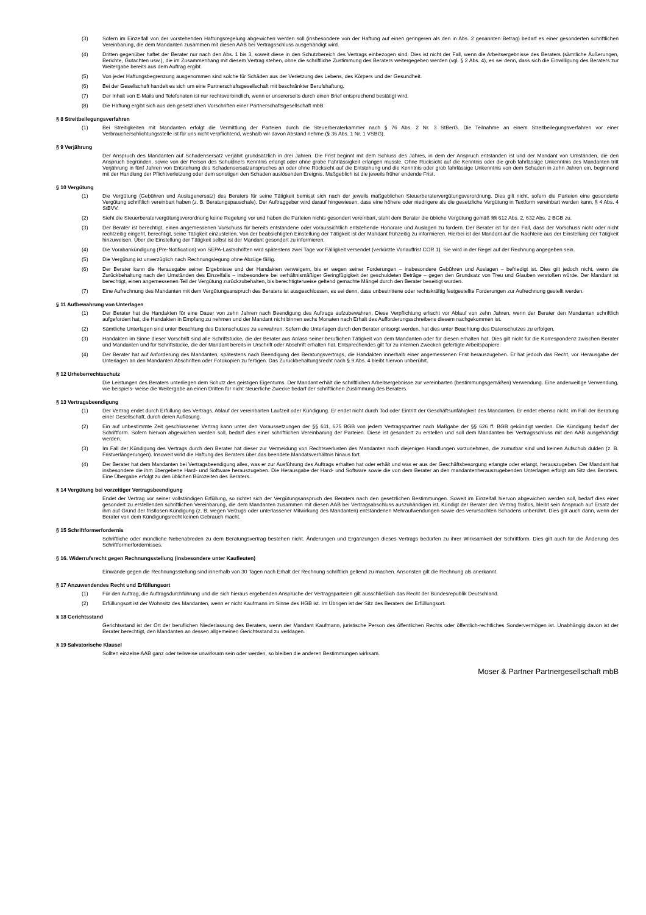(3) Sofern im Einzelfall von der vorstehenden Haftungsregelung abgewichen werden soll (insbesondere von der Haftung auf einen geringeren als den in Abs. 2 genannten Betrag) bedarf es einer gesonderten schriftlichen Vereinbarung, die dem Mandanten zusammen mit diesen AAB bei Vertragsschluss ausgehändigt wird.
(4) Dritten gegenüber haftet der Berater nur nach den Abs. 1 bis 3, soweit diese in den Schutzbereich des Vertrags einbezogen sind. Dies ist nicht der Fall, wenn die Arbeitsergebnisse des Beraters (sämtliche Äußerungen, Berichte, Gutachten usw.), die im Zusammenhang mit diesem Vertrag stehen, ohne die schriftliche Zustimmung des Beraters weitergegeben werden (vgl. § 2 Abs. 4), es sei denn, dass sich die Einwilligung des Beraters zur Weitergabe bereits aus dem Auftrag ergibt.
(5) Von jeder Haftungsbegrenzung ausgenommen sind solche für Schäden aus der Verletzung des Lebens, des Körpers und der Gesundheit.
(6) Bei der Gesellschaft handelt es sich um eine Partnerschaftsgesellschaft mit beschränkter Berufshaftung.
(7) Der Inhalt von E-Mails und Telefonaten ist nur rechtsverbindlich, wenn er unsererseits durch einen Brief entsprechend bestätigt wird.
(8) Die Haftung ergibt sich aus den gesetzlichen Vorschriften einer Partnerschaftsgesellschaft mbB.
§ 8 Streitbeilegungsverfahren
(1) Bei Streitigkeiten mit Mandanten erfolgt die Vermittlung der Parteien durch die Steuerberaterkammer nach § 76 Abs. 2 Nr. 3 StBerG. Die Teilnahme an einem Streitbeilegungsverfahren vor einer Verbraucherschlichtungsstelle ist für uns nicht verpflichtend, weshalb wir davon Abstand nehme (§ 36 Abs. 1 Nr. 1 VSBG).
§ 9 Verjährung
Der Anspruch des Mandanten auf Schadensersatz verjährt grundsätzlich in drei Jahren. Die Frist beginnt mit dem Schluss des Jahres, in dem der Anspruch entstanden ist und der Mandant von Umständen, die den Anspruch begründen, sowie von der Person des Schuldners Kenntnis erlangt oder ohne grobe Fahrlässigkeit erlangen musste. Ohne Rücksicht auf die Kenntnis oder die grob fahrlässige Unkenntnis des Mandanten tritt Verjährung in fünf Jahren von Entstehung des Schadensersatzanspruches an oder ohne Rücksicht auf die Entstehung und die Kenntnis oder grob fahrlässige Unkenntnis von dem Schaden in zehn Jahren ein, beginnend mit der Handlung der Pflichtverletzung oder dem sonstigen den Schaden auslösenden Ereignis. Maßgeblich ist die jeweils früher endende Frist.
§ 10 Vergütung
(1) Die Vergütung (Gebühren und Auslagenersatz) des Beraters für seine Tätigkeit bemisst sich nach der jeweils maßgeblichen Steuerberatervergütungsverordnung. Dies gilt nicht, sofern die Parteien eine gesonderte Vergütung schriftlich vereinbart haben (z. B. Beratungspauschale). Der Auftraggeber wird darauf hingewiesen, dass eine höhere oder niedrigere als die gesetzliche Vergütung in Textform vereinbart werden kann, § 4 Abs. 4 StBVV.
(2) Sieht die Steuerberatervergütungsverordnung keine Regelung vor und haben die Parteien nichts gesondert vereinbart, steht dem Berater die übliche Vergütung gemäß §§ 612 Abs. 2, 632 Abs. 2 BGB zu.
(3) Der Berater ist berechtigt, einen angemessenen Vorschuss für bereits entstandene oder voraussichtlich entstehende Honorare und Auslagen zu fordern. Der Berater ist für den Fall, dass der Vorschuss nicht oder nicht rechtzeitig eingeht, berechtigt, seine Tätigkeit einzustellen. Von der beabsichtigten Einstellung der Tätigkeit ist der Mandant frühzeitig zu informieren. Hierbei ist der Mandant auf die Nachteile aus der Einstellung der Tätigkeit hinzuweisen. Über die Einstellung der Tätigkeit selbst ist der Mandant gesondert zu informieren.
(4) Die Vorabankündigung (Pre-Notification) von SEPA-Lastschriften wird spätestens zwei Tage vor Fälligkeit versendet (verkürzte Vorlauffrist COR 1). Sie wird in der Regel auf der Rechnung angegeben sein.
(5) Die Vergütung ist unverzüglich nach Rechnungslegung ohne Abzüge fällig.
(6) Der Berater kann die Herausgabe seiner Ergebnisse und der Handakten verweigern, bis er wegen seiner Forderungen – insbesondere Gebühren und Auslagen – befriedigt ist. Dies gilt jedoch nicht, wenn die Zurückbehaltung nach den Umständen des Einzelfalls – insbesondere bei verhältnismäßiger Geringfügigkeit der geschuldeten Beträge – gegen den Grundsatz von Treu und Glauben verstoßen würde. Der Mandant ist berechtigt, einen angemessenen Teil der Vergütung zurückzubehalten, bis berechtigterweise geltend gemachte Mängel durch den Berater beseitigt wurden.
(7) Eine Aufrechnung des Mandanten mit dem Vergütungsanspruch des Beraters ist ausgeschlossen, es sei denn, dass unbestrittene oder rechtskräftig festgestellte Forderungen zur Aufrechnung gestellt werden.
§ 11 Aufbewahrung von Unterlagen
(1) Der Berater hat die Handakten für eine Dauer von zehn Jahren nach Beendigung des Auftrags aufzubewahren. Diese Verpflichtung erlischt vor Ablauf von zehn Jahren, wenn der Berater den Mandanten schriftlich aufgefordert hat, die Handakten in Empfang zu nehmen und der Mandant nicht binnen sechs Monaten nach Erhalt des Aufforderungsschreibens diesem nachgekommen ist.
(2) Sämtliche Unterlagen sind unter Beachtung des Datenschutzes zu verwahren. Sofern die Unterlagen durch den Berater entsorgt werden, hat dies unter Beachtung des Datenschutzes zu erfolgen.
(3) Handakten im Sinne dieser Vorschrift sind alle Schriftstücke, die der Berater aus Anlass seiner beruflichen Tätigkeit von dem Mandanten oder für diesen erhalten hat. Dies gilt nicht für die Korrespondenz zwischen Berater und Mandanten und für Schriftstücke, die der Mandant bereits in Urschrift oder Abschrift erhalten hat. Entsprechendes gilt für zu internen Zwecken gefertigte Arbeitspapiere.
(4) Der Berater hat auf Anforderung des Mandanten, spätestens nach Beendigung des Beratungsvertrags, die Handakten innerhalb einer angemessenen Frist herauszugeben. Er hat jedoch das Recht, vor Herausgabe der Unterlagen an den Mandanten Abschriften oder Fotokopien zu fertigen. Das Zurückbehaltungsrecht nach § 9 Abs. 4 bleibt hiervon unberührt.
§ 12 Urheberrechtsschutz
Die Leistungen des Beraters unterliegen dem Schutz des geistigen Eigentums. Der Mandant erhält die schriftlichen Arbeitsergebnisse zur vereinbarten (bestimmungsgemäßen) Verwendung. Eine anderweitige Verwendung, wie beispiels- weise die Weitergabe an einen Dritten für nicht steuerliche Zwecke bedarf der schriftlichen Zustimmung des Beraters.
§ 13 Vertragsbeendigung
(1) Der Vertrag endet durch Erfüllung des Vertrags, Ablauf der vereinbarten Laufzeit oder Kündigung. Er endet nicht durch Tod oder Eintritt der Geschäftsunfähigkeit des Mandanten. Er endet ebenso nicht, im Fall der Beratung einer Gesellschaft, durch deren Auflösung.
(2) Ein auf unbestimmte Zeit geschlossener Vertrag kann unter den Voraussetzungen der §§ 611, 675 BGB von jedem Vertragspartner nach Maßgabe der §§ 626 ff. BGB gekündigt werden. Die Kündigung bedarf der Schriftform. Sofern hiervon abgewichen werden soll, bedarf dies einer schriftlichen Vereinbarung der Parteien. Diese ist gesondert zu erstellen und soll dem Mandanten bei Vertragsschluss mit den AAB ausgehändigt werden.
(3) Im Fall der Kündigung des Vertrags durch den Berater hat dieser zur Vermeidung von Rechtsverlusten des Mandanten noch diejenigen Handlungen vorzunehmen, die zumutbar sind und keinen Aufschub dulden (z. B. Fristverlängerungen). Insoweit wirkt die Haftung des Beraters über das beendete Mandatsverhältnis hinaus fort.
(4) Der Berater hat dem Mandanten bei Vertragsbeendigung alles, was er zur Ausführung des Auftrags erhalten hat oder erhält und was er aus der Geschäftsbesorgung erlangte oder erlangt, herauszugeben. Der Mandant hat insbesondere die ihm übergebene Hard- und Software herauszugeben. Die Herausgabe der Hard- und Software sowie die von dem Berater an den mandantenherauszugebenden Unterlagen erfolgt am Sitz des Beraters. Eine Übergabe erfolgt zu den üblichen Bürozeiten des Beraters.
§ 14 Vergütung bei vorzeitiger Vertragsbeendigung
Endet der Vertrag vor seiner vollständigen Erfüllung, so richtet sich der Vergütungsanspruch des Beraters nach den gesetzlichen Bestimmungen. Soweit im Einzelfall hiervon abgewichen werden soll, bedarf dies einer gesondert zu erstellenden schriftlichen Vereinbarung, die dem Mandanten zusammen mit diesen AAB bei Vertragsabschluss auszuhändigen ist. Kündigt der Berater den Vertrag fristlos, bleibt sein Anspruch auf Ersatz der ihm auf Grund der fristlosen Kündigung (z. B. wegen Verzugs oder unterlassener Mitwirkung des Mandanten) entstandenen Mehraufwendungen sowie des verursachten Schadens unberührt. Dies gilt auch dann, wenn der Berater von dem Kündigungsrecht keinen Gebrauch macht.
§ 15 Schriftformerfordernis
Schriftliche oder mündliche Nebenabreden zu dem Beratungsvertrag bestehen nicht. Änderungen und Ergänzungen dieses Vertrags bedürfen zu ihrer Wirksamkeit der Schriftform. Dies gilt auch für die Änderung des Schriftformerfordernisses.
§ 16. Widerrufsrecht gegen Rechnungsstellung (insbesondere unter Kaufleuten)
Einwände gegen die Rechnungsstellung sind innerhalb von 30 Tagen nach Erhalt der Rechnung schriftlich geltend zu machen. Ansonsten gilt die Rechnung als anerkannt.
§ 17 Anzuwendendes Recht und Erfüllungsort
(1) Für den Auftrag, die Auftragsdurchführung und die sich hieraus ergebenden Ansprüche der Vertragsparteien gilt ausschließlich das Recht der Bundesrepublik Deutschland.
(2) Erfüllungsort ist der Wohnsitz des Mandanten, wenn er nicht Kaufmann im Sinne des HGB ist. Im Übrigen ist der Sitz des Beraters der Erfüllungsort.
§ 18 Gerichtsstand
Gerichtsstand ist der Ort der beruflichen Niederlassung des Beraters, wenn der Mandant Kaufmann, juristische Person des öffentlichen Rechts oder öffentlich-rechtliches Sondervermögen ist. Unabhängig davon ist der Berater berechtigt, den Mandanten an dessen allgemeinen Gerichtsstand zu verklagen.
§ 19 Salvatorische Klausel
Sollten einzelne AAB ganz oder teilweise unwirksam sein oder werden, so bleiben die anderen Bestimmungen wirksam.
Moser & Partner Partnergesellschaft mbB